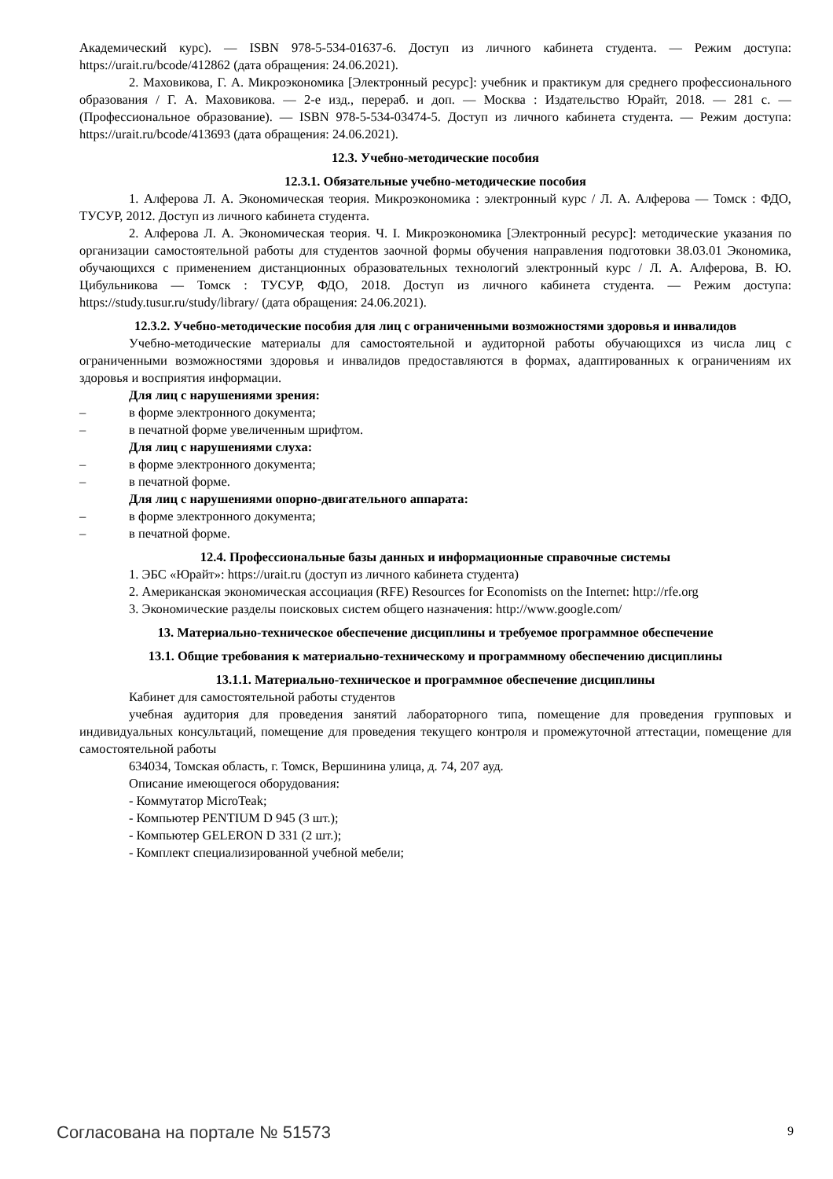Академический курс). — ISBN 978-5-534-01637-6. Доступ из личного кабинета студента. — Режим доступа: https://urait.ru/bcode/412862 (дата обращения: 24.06.2021).
2. Маховикова, Г. А. Микроэкономика [Электронный ресурс]: учебник и практикум для среднего профессионального образования / Г. А. Маховикова. — 2-е изд., перераб. и доп. — Москва : Издательство Юрайт, 2018. — 281 с. — (Профессиональное образование). — ISBN 978-5-534-03474-5. Доступ из личного кабинета студента. — Режим доступа: https://urait.ru/bcode/413693 (дата обращения: 24.06.2021).
12.3. Учебно-методические пособия
12.3.1. Обязательные учебно-методические пособия
1. Алферова Л. А. Экономическая теория. Микроэкономика : электронный курс / Л. А. Алферова — Томск : ФДО, ТУСУР, 2012. Доступ из личного кабинета студента.
2. Алферова Л. А. Экономическая теория. Ч. I. Микроэкономика [Электронный ресурс]: методические указания по организации самостоятельной работы для студентов заочной формы обучения направления подготовки 38.03.01 Экономика, обучающихся с применением дистанционных образовательных технологий электронный курс / Л. А. Алферова, В. Ю. Цибульникова — Томск : ТУСУР, ФДО, 2018. Доступ из личного кабинета студента. — Режим доступа: https://study.tusur.ru/study/library/ (дата обращения: 24.06.2021).
12.3.2. Учебно-методические пособия для лиц с ограниченными возможностями здоровья и инвалидов
Учебно-методические материалы для самостоятельной и аудиторной работы обучающихся из числа лиц с ограниченными возможностями здоровья и инвалидов предоставляются в формах, адаптированных к ограничениям их здоровья и восприятия информации.
Для лиц с нарушениями зрения:
– в форме электронного документа;
– в печатной форме увеличенным шрифтом.
Для лиц с нарушениями слуха:
– в форме электронного документа;
– в печатной форме.
Для лиц с нарушениями опорно-двигательного аппарата:
– в форме электронного документа;
– в печатной форме.
12.4. Профессиональные базы данных и информационные справочные системы
1. ЭБС «Юрайт»: https://urait.ru (доступ из личного кабинета студента)
2. Американская экономическая ассоциация (RFE) Resources for Economists on the Internet: http://rfe.org
3. Экономические разделы поисковых систем общего назначения: http://www.google.com/
13. Материально-техническое обеспечение дисциплины и требуемое программное обеспечение
13.1. Общие требования к материально-техническому и программному обеспечению дисциплины
13.1.1. Материально-техническое и программное обеспечение дисциплины
Кабинет для самостоятельной работы студентов
учебная аудитория для проведения занятий лабораторного типа, помещение для проведения групповых и индивидуальных консультаций, помещение для проведения текущего контроля и промежуточной аттестации, помещение для самостоятельной работы
634034, Томская область, г. Томск, Вершинина улица, д. 74, 207 ауд.
Описание имеющегося оборудования:
- Коммутатор MicroTeak;
- Компьютер PENTIUM D 945 (3 шт.);
- Компьютер GELERON D 331 (2 шт.);
- Комплект специализированной учебной мебели;
Согласована на портале № 51573 9